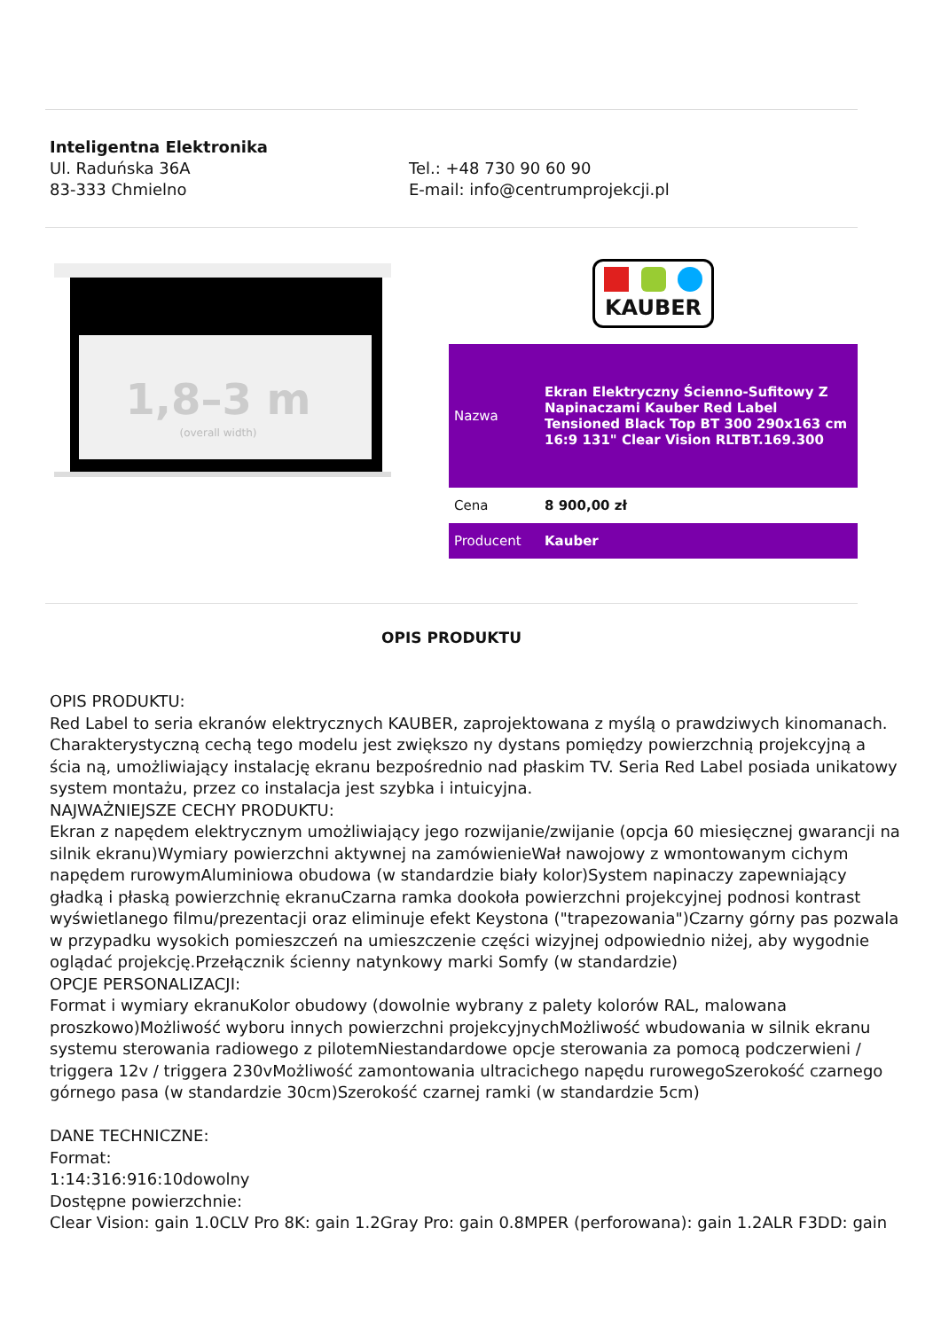Inteligentna Elektronika
Ul. Raduńska 36A
83-333 Chmielno
Tel.: +48 730 90 60 90
E-mail: info@centrumprojekcji.pl
1,8–3 m
(overall width)
KAUBER
| Nazwa | Ekran Elektryczny Ścienno-Sufitowy Z Napinaczami Kauber Red Label Tensioned Black Top BT 300 290x163 cm 16:9 131" Clear Vision RLTBT.169.300 |
| Cena | 8 900,00 zł |
| Producent | Kauber |
OPIS PRODUKTU
OPIS PRODUKTU:
Red Label to seria ekranów elektrycznych KAUBER, zaprojektowana z myślą o prawdziwych kinomanach. Charakterystyczną cechą tego modelu jest zwiększo ny dystans pomiędzy powierzchnią projekcyjną a ścia ną, umożliwiający instalację ekranu bezpośrednio nad płaskim TV. Seria Red Label posiada unikatowy system montażu, przez co instalacja jest szybka i intuicyjna.
NAJWAŻNIEJSZE CECHY PRODUKTU:
Ekran z napędem elektrycznym umożliwiający jego rozwijanie/zwijanie (opcja 60 miesięcznej gwarancji na silnik ekranu)Wymiary powierzchni aktywnej na zamówienieWał nawojowy z wmontowanym cichym napędem rurowymAluminiowa obudowa (w standardzie biały kolor)System napinaczy zapewniający gładką i płaską powierzchnię ekranuCzarna ramka dookoła powierzchni projekcyjnej podnosi kontrast wyświetlanego filmu/prezentacji oraz eliminuje efekt Keystona ("trapezowania")Czarny górny pas pozwala w przypadku wysokich pomieszczeń na umieszczenie części wizyjnej odpowiednio niżej, aby wygodnie oglądać projekcję.Przełącznik ścienny natynkowy marki Somfy (w standardzie)
OPCJE PERSONALIZACJI:
Format i wymiary ekranuKolor obudowy (dowolnie wybrany z palety kolorów RAL, malowana proszkowo)Możliwość wyboru innych powierzchni projekcyjnychMożliwość wbudowania w silnik ekranu systemu sterowania radiowego z pilotemNiestandardowe opcje sterowania za pomocą podczerwieni / triggera 12v / triggera 230vMożliwość zamontowania ultracichego napędu rurowegoSzerokość czarnego górnego pasa (w standardzie 30cm)Szerokość czarnej ramki (w standardzie 5cm)
DANE TECHNICZNE:
Format:
1:14:316:916:10dowolny
Dostępne powierzchnie:
Clear Vision: gain 1.0CLV Pro 8K: gain 1.2Gray Pro: gain 0.8MPER (perforowana): gain 1.2ALR F3DD: gain